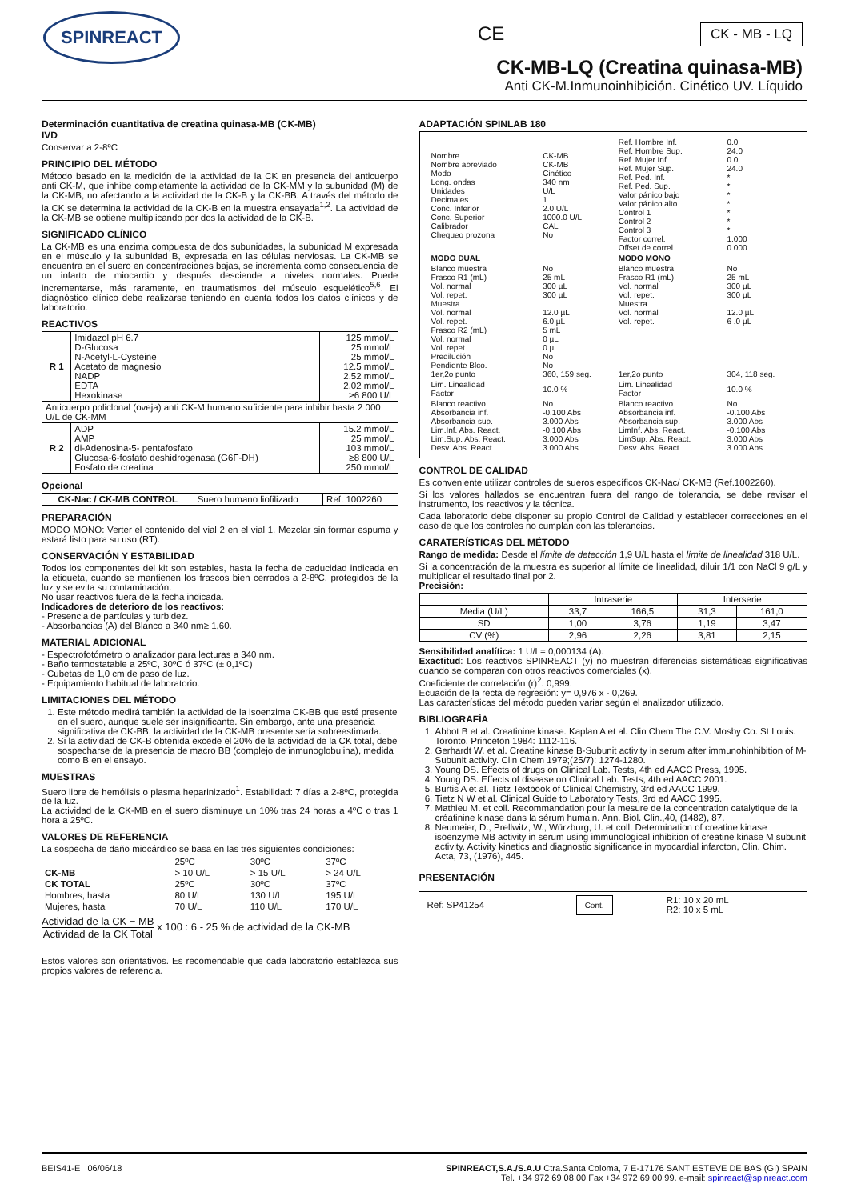SPINREACT
CE CK - MB - LQ
CK-MB-LQ (Creatina quinasa-MB)
Anti CK-M.Inmunoinhibición. Cinético UV. Líquido
Determinación cuantitativa de creatina quinasa-MB (CK-MB)
IVD
Conservar a 2-8ºC
PRINCIPIO DEL MÉTODO
Método basado en la medición de la actividad de la CK en presencia del anticuerpo anti CK-M, que inhibe completamente la actividad de la CK-MM y la subunidad (M) de la CK-MB, no afectando a la actividad de la CK-B y la CK-BB. A través del método de la CK se determina la actividad de la CK-B en la muestra ensayada<sup>1,2</sup>. La actividad de la CK-MB se obtiene multiplicando por dos la actividad de la CK-B.
SIGNIFICADO CLÍNICO
La CK-MB es una enzima compuesta de dos subunidades, la subunidad M expresada en el músculo y la subunidad B, expresada en las células nerviosas. La CK-MB se encuentra en el suero en concentraciones bajas, se incrementa como consecuencia de un infarto de miocardio y después desciende a niveles normales. Puede incrementarse, más raramente, en traumatismos del músculo esquelético<sup>5,6</sup>. El diagnóstico clínico debe realizarse teniendo en cuenta todos los datos clínicos y de laboratorio.
REACTIVOS
| R 1 | Imidazol pH 6.7 D-Glucosa N-Acetyl-L-Cysteine Acetato de magnesio NADP EDTA Hexokinase | 125 mmol/L 25 mmol/L 25 mmol/L 12.5 mmol/L 2.52 mmol/L 2.02 mmol/L ≥6 800 U/L |
| Anticuerpo policlonal (oveja) anti CK-M humano suficiente para inhibir hasta 2 000 U/L de CK-MM | | |
| R 2 | ADP AMP di-Adenosina-5- pentafosfato Glucosa-6-fosfato deshidrogenasa (G6F-DH) Fosfato de creatina | 15.2 mmol/L 25 mmol/L 103 mmol/L ≥8 800 U/L 250 mmol/L |
Opcional
| CK-Nac / CK-MB CONTROL | Suero humano liofilizado | Ref: 1002260 |
PREPARACIÓN
MODO MONO: Verter el contenido del vial 2 en el vial 1. Mezclar sin formar espuma y estará listo para su uso (RT).
CONSERVACIÓN Y ESTABILIDAD
Todos los componentes del kit son estables, hasta la fecha de caducidad indicada en la etiqueta, cuando se mantienen los frascos bien cerrados a 2-8ºC, protegidos de la luz y se evita su contaminación.
No usar reactivos fuera de la fecha indicada.
Indicadores de deterioro de los reactivos:
- Presencia de partículas y turbidez.
- Absorbancias (A) del Blanco a 340 nm≥ 1,60.
MATERIAL ADICIONAL
- Espectrofotómetro o analizador para lecturas a 340 nm.
- Baño termostatable a 25ºC, 30ºC ó 37ºC (± 0,1ºC)
- Cubetas de 1,0 cm de paso de luz.
- Equipamiento habitual de laboratorio.
LIMITACIONES DEL MÉTODO
1. Este método medirá también la actividad de la isoenzima CK-BB que esté presente en el suero, aunque suele ser insignificante. Sin embargo, ante una presencia significativa de CK-BB, la actividad de la CK-MB presente sería sobreestimada.
2. Si la actividad de CK-B obtenida excede el 20% de la actividad de la CK total, debe sospecharse de la presencia de macro BB (complejo de inmunoglobulina), medida como B en el ensayo.
MUESTRAS
Suero libre de hemólisis o plasma heparinizado<sup>1</sup>. Estabilidad: 7 días a 2-8ºC, protegida de la luz.
La actividad de la CK-MB en el suero disminuye un 10% tras 24 horas a 4ºC o tras 1 hora a 25ºC.
VALORES DE REFERENCIA
La sospecha de daño miocárdico se basa en las tres siguientes condiciones:
| | 25ºC | 30ºC | 37ºC |
| CK-MB | > 10 U/L | > 15 U/L | > 24 U/L |
| CK TOTAL | 25ºC | 30ºC | 37ºC |
| Hombres, hasta | 80 U/L | 130 U/L | 195 U/L |
| Mujeres, hasta | 70 U/L | 110 U/L | 170 U/L |
Actividad de la CK − MB Actividad de la CK Total x 100 : 6 - 25 % de actividad de la CK-MB
Estos valores son orientativos. Es recomendable que cada laboratorio establezca sus propios valores de referencia.
ADAPTACIÓN SPINLAB 180
| Nombre Nombre abreviado Modo Long. ondas Unidades Decimales Conc. Inferior Conc. Superior Calibrador Chequeo prozona | CK-MB CK-MB Cinético 340 nm U/L 1 2.0 U/L 1000.0 U/L CAL No | Ref. Hombre Inf. Ref. Hombre Sup. Ref. Mujer Inf. Ref. Mujer Sup. Ref. Ped. Inf. Ref. Ped. Sup. Valor pánico bajo Valor pánico alto Control 1 Control 2 Control 3 Factor correl. Offset de correl. | 0.0 24.0 0.0 24.0 * * * * * * * 1.000 0.000 |
| MODO DUAL | | MODO MONO | |
| Blanco muestra Frasco R1 (mL) Vol. normal Vol. repet. Muestra Vol. normal Vol. repet. Frasco R2 (mL) Vol. normal Vol. repet. Predilución Pendiente Blco. 1er,2o punto | No 25 mL 300 µL 300 µL 12.0 µL 6.0 µL 5 mL 0 µL 0 µL No No 360, 159 seg. | Blanco muestra Frasco R1 (mL) Vol. normal Vol. repet. Muestra Vol. normal Vol. repet. 1er,2o punto | No 25 mL 300 µL 300 µL 12.0 µL 6 .0 µL 304, 118 seg. |
| Lim. Linealidad Factor | 10.0 % | Lim. Linealidad Factor | 10.0 % |
| Blanco reactivo Absorbancia inf. Absorbancia sup. Lim.Inf. Abs. React. Lim.Sup. Abs. React. Desv. Abs. React. | No -0.100 Abs 3.000 Abs -0.100 Abs 3.000 Abs 3.000 Abs | Blanco reactivo Absorbancia inf. Absorbancia sup. LimInf. Abs. React. LimSup. Abs. React. Desv. Abs. React. | No -0.100 Abs 3.000 Abs -0.100 Abs 3.000 Abs 3.000 Abs |
CONTROL DE CALIDAD
Es conveniente utilizar controles de sueros específicos CK-Nac/ CK-MB (Ref.1002260).
Si los valores hallados se encuentran fuera del rango de tolerancia, se debe revisar el instrumento, los reactivos y la técnica.
Cada laboratorio debe disponer su propio Control de Calidad y establecer correcciones en el caso de que los controles no cumplan con las tolerancias.
CARATERÍSTICAS DEL MÉTODO
Rango de medida: Desde el límite de detección 1,9 U/L hasta el límite de linealidad 318 U/L.
Si la concentración de la muestra es superior al límite de linealidad, diluir 1/1 con NaCl 9 g/L y multiplicar el resultado final por 2.
Precisión:
| | Intraserie | | Interserie | |
| Media (U/L) | 33,7 | 166,5 | 31,3 | 161,0 |
| SD | 1,00 | 3,76 | 1,19 | 3,47 |
| CV (%) | 2,96 | 2,26 | 3,81 | 2,15 |
Sensibilidad analítica: 1 U/L= 0,000134 (A).
Exactitud: Los reactivos SPINREACT (y) no muestran diferencias sistemáticas significativas cuando se comparan con otros reactivos comerciales (x).
Coeficiente de correlación (r)<sup>2</sup>: 0,999.
Ecuación de la recta de regresión: y= 0,976 x - 0,269.
Las características del método pueden variar según el analizador utilizado.
BIBLIOGRAFÍA
1. Abbot B et al. Creatinine kinase. Kaplan A et al. Clin Chem The C.V. Mosby Co. St Louis. Toronto. Princeton 1984: 1112-116.
2. Gerhardt W. et al. Creatine kinase B-Subunit activity in serum after immunohinhibition of M-Subunit activity. Clin Chem 1979;(25/7): 1274-1280.
3. Young DS. Effects of drugs on Clinical Lab. Tests, 4th ed AACC Press, 1995.
4. Young DS. Effects of disease on Clinical Lab. Tests, 4th ed AACC 2001.
5. Burtis A et al. Tietz Textbook of Clinical Chemistry, 3rd ed AACC 1999.
6. Tietz N W et al. Clinical Guide to Laboratory Tests, 3rd ed AACC 1995.
7. Mathieu M. et coll. Recommandation pour la mesure de la concentration catalytique de la créatinine kinase dans la sérum humain. Ann. Biol. Clin.,40, (1482), 87.
8. Neumeier, D., Prellwitz, W., Würzburg, U. et coll. Determination of creatine kinase isoenzyme MB activity in serum using immunological inhibition of creatine kinase M subunit activity. Activity kinetics and diagnostic significance in myocardial infarcton, Clin. Chim. Acta, 73, (1976), 445.
PRESENTACIÓN
| Ref: SP41254 | Cont. | R1: 10 x 20 mL R2: 10 x 5 mL |
BEIS41-E 06/06/18 SPINREACT,S.A./S.A.U Ctra.Santa Coloma, 7 E-17176 SANT ESTEVE DE BAS (GI) SPAIN
Tel. +34 972 69 08 00 Fax +34 972 69 00 99. e-mail: spinreact@spinreact.com